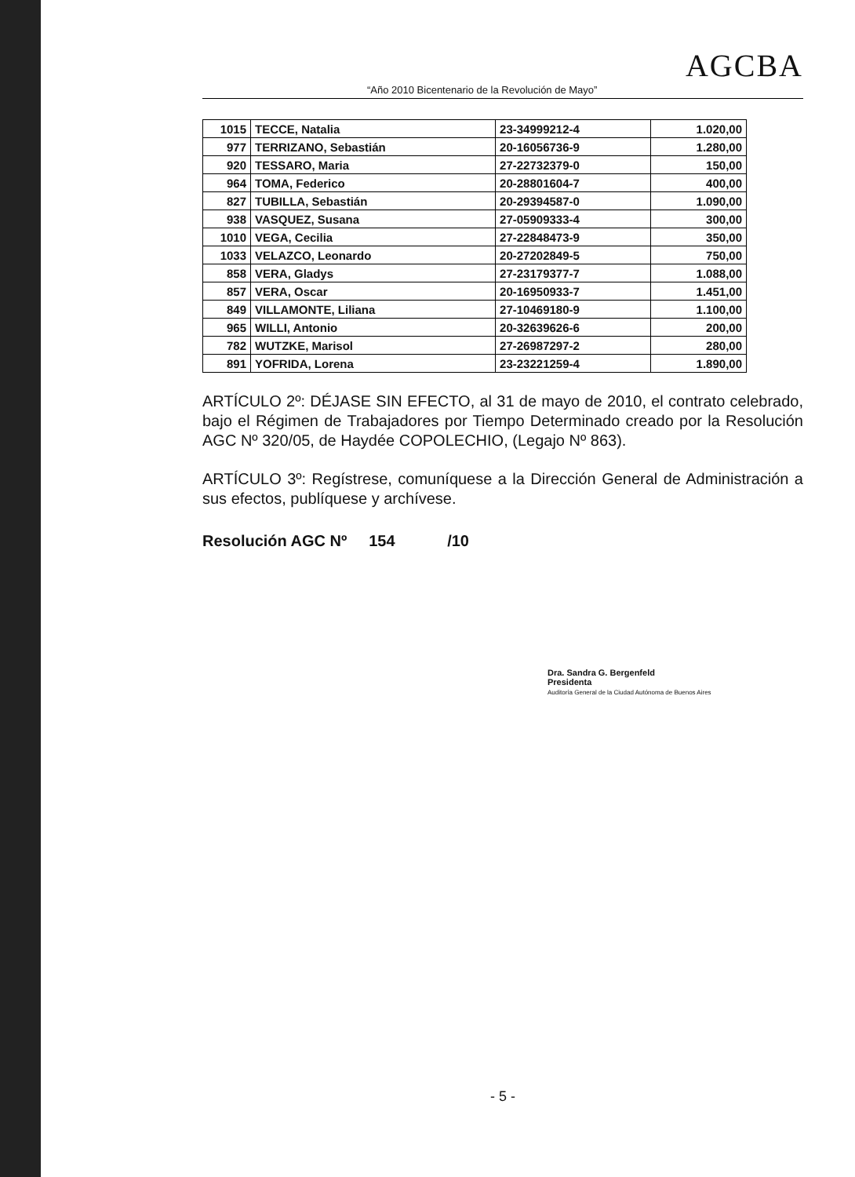AGCBA
“Año 2010 Bicentenario de la Revolución de Mayo”
| 1015 | TECCE, Natalia | 23-34999212-4 | 1.020,00 |
| 977 | TERRIZANO, Sebastián | 20-16056736-9 | 1.280,00 |
| 920 | TESSARO, Maria | 27-22732379-0 | 150,00 |
| 964 | TOMA, Federico | 20-28801604-7 | 400,00 |
| 827 | TUBILLA, Sebastián | 20-29394587-0 | 1.090,00 |
| 938 | VASQUEZ, Susana | 27-05909333-4 | 300,00 |
| 1010 | VEGA, Cecilia | 27-22848473-9 | 350,00 |
| 1033 | VELAZCO, Leonardo | 20-27202849-5 | 750,00 |
| 858 | VERA, Gladys | 27-23179377-7 | 1.088,00 |
| 857 | VERA, Oscar | 20-16950933-7 | 1.451,00 |
| 849 | VILLAMONTE, Liliana | 27-10469180-9 | 1.100,00 |
| 965 | WILLI, Antonio | 20-32639626-6 | 200,00 |
| 782 | WUTZKE, Marisol | 27-26987297-2 | 280,00 |
| 891 | YOFRIDA, Lorena | 23-23221259-4 | 1.890,00 |
ARTÍCULO 2º: DÉJASE SIN EFECTO, al 31 de mayo de 2010, el contrato celebrado, bajo el Régimen de Trabajadores por Tiempo Determinado creado por la Resolución AGC Nº 320/05, de Haydée COPOLECHIO, (Legajo Nº 863).
ARTÍCULO 3º: Regístrese, comuníquese a la Dirección General de Administración a sus efectos, publíquese y archívese.
Resolución AGC Nº 154 /10
Dra. Sandra G. Bergenfeld
Presidenta
Auditoría General de la Ciudad Autónoma de Buenos Aires
- 5 -